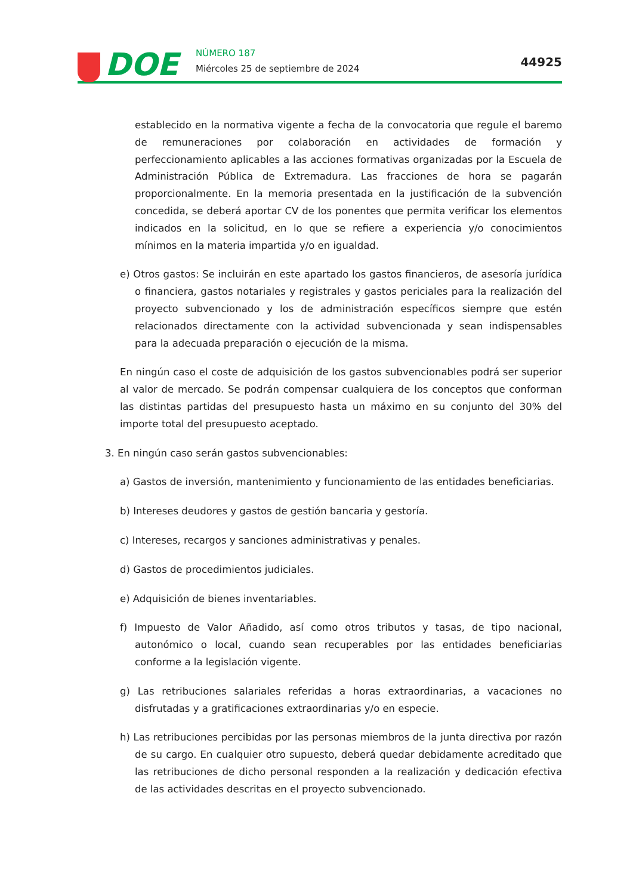DOE NÚMERO 187
Miércoles 25 de septiembre de 2024
44925
establecido en la normativa vigente a fecha de la convocatoria que regule el baremo de remuneraciones por colaboración en actividades de formación y perfeccionamiento aplicables a las acciones formativas organizadas por la Escuela de Administración Pública de Extremadura. Las fracciones de hora se pagarán proporcionalmente. En la memoria presentada en la justificación de la subvención concedida, se deberá aportar CV de los ponentes que permita verificar los elementos indicados en la solicitud, en lo que se refiere a experiencia y/o conocimientos mínimos en la materia impartida y/o en igualdad.
e) Otros gastos: Se incluirán en este apartado los gastos financieros, de asesoría jurídica o financiera, gastos notariales y registrales y gastos periciales para la realización del proyecto subvencionado y los de administración específicos siempre que estén relacionados directamente con la actividad subvencionada y sean indispensables para la adecuada preparación o ejecución de la misma.
En ningún caso el coste de adquisición de los gastos subvencionables podrá ser superior al valor de mercado. Se podrán compensar cualquiera de los conceptos que conforman las distintas partidas del presupuesto hasta un máximo en su conjunto del 30% del importe total del presupuesto aceptado.
3. En ningún caso serán gastos subvencionables:
a) Gastos de inversión, mantenimiento y funcionamiento de las entidades beneficiarias.
b) Intereses deudores y gastos de gestión bancaria y gestoría.
c) Intereses, recargos y sanciones administrativas y penales.
d) Gastos de procedimientos judiciales.
e) Adquisición de bienes inventariables.
f) Impuesto de Valor Añadido, así como otros tributos y tasas, de tipo nacional, autonómico o local, cuando sean recuperables por las entidades beneficiarias conforme a la legislación vigente.
g) Las retribuciones salariales referidas a horas extraordinarias, a vacaciones no disfrutadas y a gratificaciones extraordinarias y/o en especie.
h) Las retribuciones percibidas por las personas miembros de la junta directiva por razón de su cargo. En cualquier otro supuesto, deberá quedar debidamente acreditado que las retribuciones de dicho personal responden a la realización y dedicación efectiva de las actividades descritas en el proyecto subvencionado.